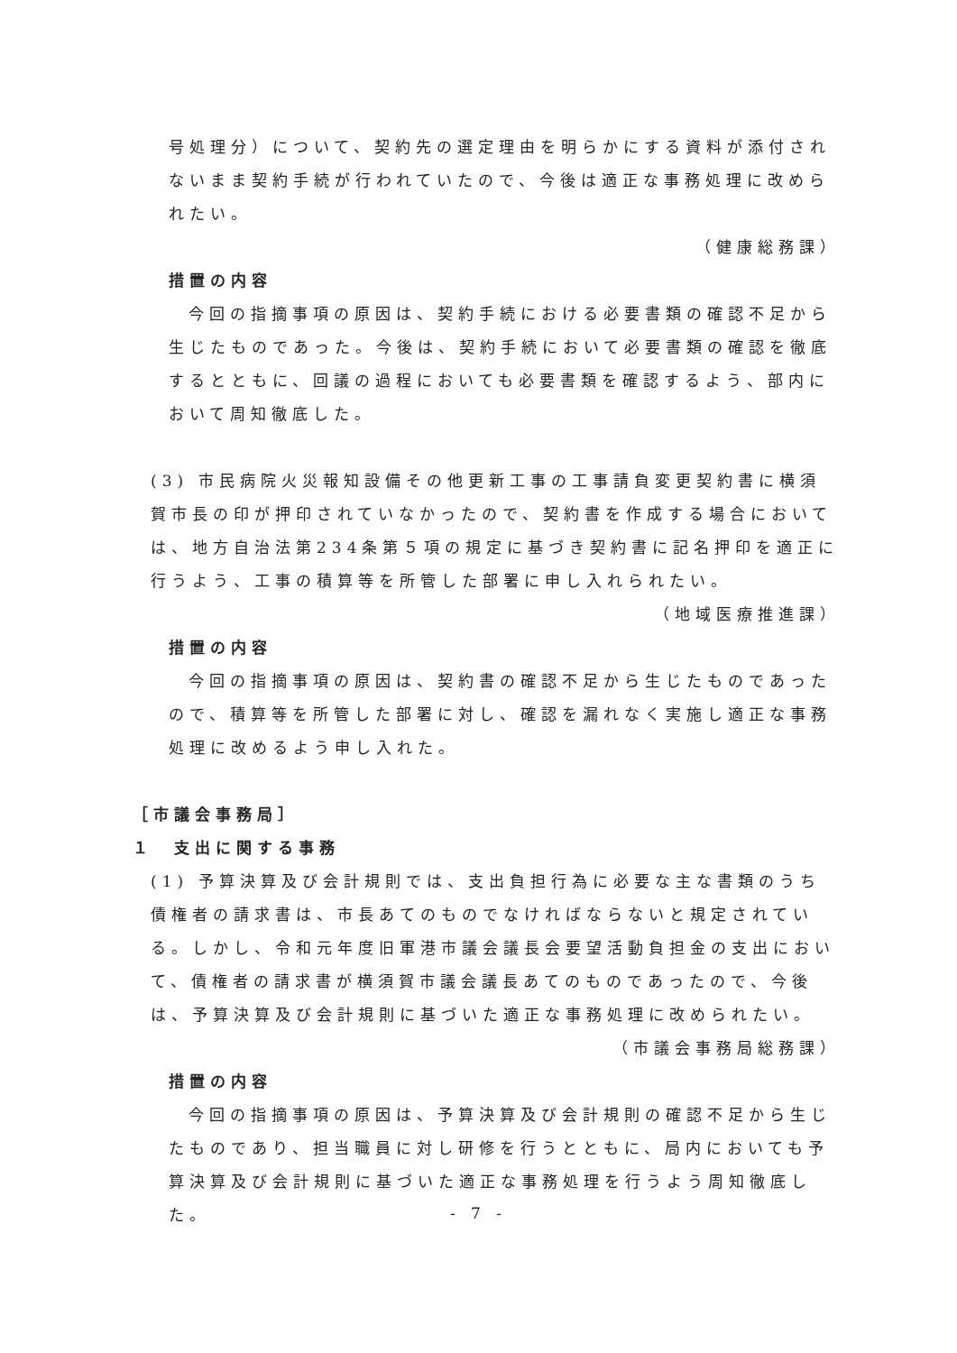号処理分）について、契約先の選定理由を明らかにする資料が添付されないまま契約手続が行われていたので、今後は適正な事務処理に改められたい。
（健康総務課）
措置の内容
今回の指摘事項の原因は、契約手続における必要書類の確認不足から生じたものであった。今後は、契約手続において必要書類の確認を徹底するとともに、回議の過程においても必要書類を確認するよう、部内において周知徹底した。
(3) 市民病院火災報知設備その他更新工事の工事請負変更契約書に横須賀市長の印が押印されていなかったので、契約書を作成する場合においては、地方自治法第234条第５項の規定に基づき契約書に記名押印を適正に行うよう、工事の積算等を所管した部署に申し入れられたい。
（地域医療推進課）
措置の内容
今回の指摘事項の原因は、契約書の確認不足から生じたものであったので、積算等を所管した部署に対し、確認を漏れなく実施し適正な事務処理に改めるよう申し入れた。
［市議会事務局］
１　支出に関する事務
(1) 予算決算及び会計規則では、支出負担行為に必要な主な書類のうち債権者の請求書は、市長あてのものでなければならないと規定されている。しかし、令和元年度旧軍港市議会議長会要望活動負担金の支出において、債権者の請求書が横須賀市議会議長あてのものであったので、今後は、予算決算及び会計規則に基づいた適正な事務処理に改められたい。
（市議会事務局総務課）
措置の内容
今回の指摘事項の原因は、予算決算及び会計規則の確認不足から生じたものであり、担当職員に対し研修を行うとともに、局内においても予算決算及び会計規則に基づいた適正な事務処理を行うよう周知徹底した。
- 7 -